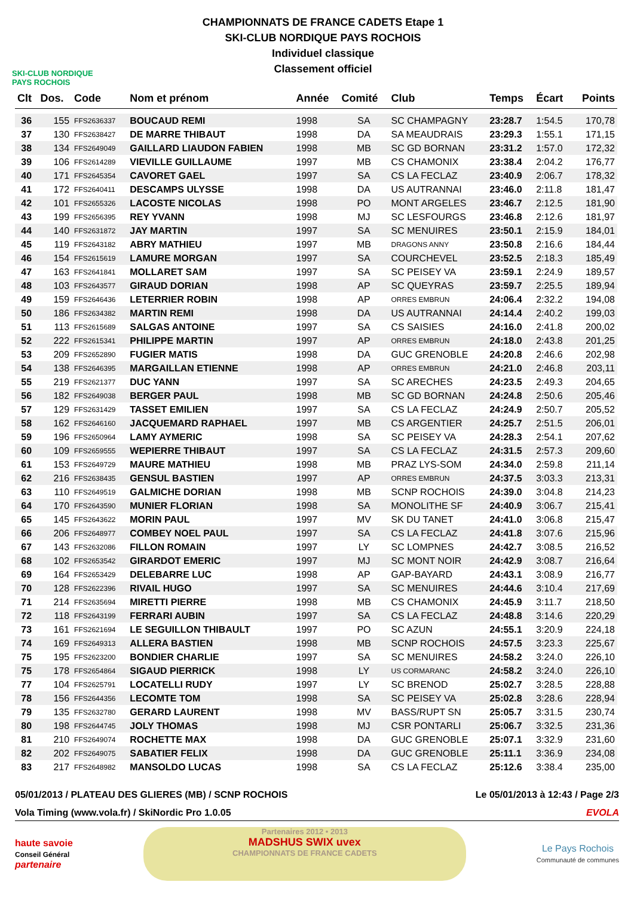SKI-CLUB NORDIQUE
PAYS ROCHOIS
CHAMPIONNATS DE FRANCE CADETS Etape 1
SKI-CLUB NORDIQUE PAYS ROCHOIS
Individuel classique
Classement officiel
| Clt | Dos. | Code | Nom et prénom | Année | Comité | Club | Temps | Écart | Points |
| --- | --- | --- | --- | --- | --- | --- | --- | --- | --- |
| 36 | 155 | FFS2636337 | BOUCAUD REMI | 1998 | SA | SC CHAMPAGNY | 23:28.7 | 1:54.5 | 170,78 |
| 37 | 130 | FFS2638427 | DE MARRE THIBAUT | 1998 | DA | SA MEAUDRAIS | 23:29.3 | 1:55.1 | 171,15 |
| 38 | 134 | FFS2649049 | GAILLARD LIAUDON FABIEN | 1998 | MB | SC GD BORNAN | 23:31.2 | 1:57.0 | 172,32 |
| 39 | 106 | FFS2614289 | VIEVILLE GUILLAUME | 1997 | MB | CS CHAMONIX | 23:38.4 | 2:04.2 | 176,77 |
| 40 | 171 | FFS2645354 | CAVORET GAEL | 1997 | SA | CS LA FECLAZ | 23:40.9 | 2:06.7 | 178,32 |
| 41 | 172 | FFS2640411 | DESCAMPS ULYSSE | 1998 | DA | US AUTRANNAI | 23:46.0 | 2:11.8 | 181,47 |
| 42 | 101 | FFS2655326 | LACOSTE NICOLAS | 1998 | PO | MONT ARGELES | 23:46.7 | 2:12.5 | 181,90 |
| 43 | 199 | FFS2656395 | REY YVANN | 1998 | MJ | SC LESFOURGS | 23:46.8 | 2:12.6 | 181,97 |
| 44 | 140 | FFS2631872 | JAY MARTIN | 1997 | SA | SC MENUIRES | 23:50.1 | 2:15.9 | 184,01 |
| 45 | 119 | FFS2643182 | ABRY MATHIEU | 1997 | MB | DRAGONS ANNY | 23:50.8 | 2:16.6 | 184,44 |
| 46 | 154 | FFS2615619 | LAMURE MORGAN | 1997 | SA | COURCHEVEL | 23:52.5 | 2:18.3 | 185,49 |
| 47 | 163 | FFS2641841 | MOLLARET SAM | 1997 | SA | SC PEISEY VA | 23:59.1 | 2:24.9 | 189,57 |
| 48 | 103 | FFS2643577 | GIRAUD DORIAN | 1998 | AP | SC QUEYRAS | 23:59.7 | 2:25.5 | 189,94 |
| 49 | 159 | FFS2646436 | LETERRIER ROBIN | 1998 | AP | ORRES EMBRUN | 24:06.4 | 2:32.2 | 194,08 |
| 50 | 186 | FFS2634382 | MARTIN REMI | 1998 | DA | US AUTRANNAI | 24:14.4 | 2:40.2 | 199,03 |
| 51 | 113 | FFS2615689 | SALGAS ANTOINE | 1997 | SA | CS SAISIES | 24:16.0 | 2:41.8 | 200,02 |
| 52 | 222 | FFS2615341 | PHILIPPE MARTIN | 1997 | AP | ORRES EMBRUN | 24:18.0 | 2:43.8 | 201,25 |
| 53 | 209 | FFS2652890 | FUGIER MATIS | 1998 | DA | GUC GRENOBLE | 24:20.8 | 2:46.6 | 202,98 |
| 54 | 138 | FFS2646395 | MARGAILLAN ETIENNE | 1998 | AP | ORRES EMBRUN | 24:21.0 | 2:46.8 | 203,11 |
| 55 | 219 | FFS2621377 | DUC YANN | 1997 | SA | SC ARECHES | 24:23.5 | 2:49.3 | 204,65 |
| 56 | 182 | FFS2649038 | BERGER PAUL | 1998 | MB | SC GD BORNAN | 24:24.8 | 2:50.6 | 205,46 |
| 57 | 129 | FFS2631429 | TASSET EMILIEN | 1997 | SA | CS LA FECLAZ | 24:24.9 | 2:50.7 | 205,52 |
| 58 | 162 | FFS2646160 | JACQUEMARD RAPHAEL | 1997 | MB | CS ARGENTIER | 24:25.7 | 2:51.5 | 206,01 |
| 59 | 196 | FFS2650964 | LAMY AYMERIC | 1998 | SA | SC PEISEY VA | 24:28.3 | 2:54.1 | 207,62 |
| 60 | 109 | FFS2659555 | WEPIERRE THIBAUT | 1997 | SA | CS LA FECLAZ | 24:31.5 | 2:57.3 | 209,60 |
| 61 | 153 | FFS2649729 | MAURE MATHIEU | 1998 | MB | PRAZ LYS-SOM | 24:34.0 | 2:59.8 | 211,14 |
| 62 | 216 | FFS2638435 | GENSUL BASTIEN | 1997 | AP | ORRES EMBRUN | 24:37.5 | 3:03.3 | 213,31 |
| 63 | 110 | FFS2649519 | GALMICHE DORIAN | 1998 | MB | SCNP ROCHOIS | 24:39.0 | 3:04.8 | 214,23 |
| 64 | 170 | FFS2643590 | MUNIER FLORIAN | 1998 | SA | MONOLITHE SF | 24:40.9 | 3:06.7 | 215,41 |
| 65 | 145 | FFS2643622 | MORIN PAUL | 1997 | MV | SK DU TANET | 24:41.0 | 3:06.8 | 215,47 |
| 66 | 206 | FFS2648977 | COMBEY NOEL PAUL | 1997 | SA | CS LA FECLAZ | 24:41.8 | 3:07.6 | 215,96 |
| 67 | 143 | FFS2632086 | FILLON ROMAIN | 1997 | LY | SC LOMPNES | 24:42.7 | 3:08.5 | 216,52 |
| 68 | 102 | FFS2653542 | GIRARDOT EMERIC | 1997 | MJ | SC MONT NOIR | 24:42.9 | 3:08.7 | 216,64 |
| 69 | 164 | FFS2653429 | DELEBARRE LUC | 1998 | AP | GAP-BAYARD | 24:43.1 | 3:08.9 | 216,77 |
| 70 | 128 | FFS2622396 | RIVAIL HUGO | 1997 | SA | SC MENUIRES | 24:44.6 | 3:10.4 | 217,69 |
| 71 | 214 | FFS2635694 | MIRETTI PIERRE | 1998 | MB | CS CHAMONIX | 24:45.9 | 3:11.7 | 218,50 |
| 72 | 118 | FFS2643199 | FERRARI AUBIN | 1997 | SA | CS LA FECLAZ | 24:48.8 | 3:14.6 | 220,29 |
| 73 | 161 | FFS2621694 | LE SEGUILLON THIBAULT | 1997 | PO | SC AZUN | 24:55.1 | 3:20.9 | 224,18 |
| 74 | 169 | FFS2649313 | ALLERA BASTIEN | 1998 | MB | SCNP ROCHOIS | 24:57.5 | 3:23.3 | 225,67 |
| 75 | 195 | FFS2623200 | BONDIER CHARLIE | 1997 | SA | SC MENUIRES | 24:58.2 | 3:24.0 | 226,10 |
| 75 | 178 | FFS2654864 | SIGAUD PIERRICK | 1998 | LY | US CORMARANC | 24:58.2 | 3:24.0 | 226,10 |
| 77 | 104 | FFS2625791 | LOCATELLI RUDY | 1997 | LY | SC BRENOD | 25:02.7 | 3:28.5 | 228,88 |
| 78 | 156 | FFS2644356 | LECOMTE TOM | 1998 | SA | SC PEISEY VA | 25:02.8 | 3:28.6 | 228,94 |
| 79 | 135 | FFS2632780 | GERARD LAURENT | 1998 | MV | BASS/RUPT SN | 25:05.7 | 3:31.5 | 230,74 |
| 80 | 198 | FFS2644745 | JOLY THOMAS | 1998 | MJ | CSR PONTARLI | 25:06.7 | 3:32.5 | 231,36 |
| 81 | 210 | FFS2649074 | ROCHETTE MAX | 1998 | DA | GUC GRENOBLE | 25:07.1 | 3:32.9 | 231,60 |
| 82 | 202 | FFS2649075 | SABATIER FELIX | 1998 | DA | GUC GRENOBLE | 25:11.1 | 3:36.9 | 234,08 |
| 83 | 217 | FFS2648982 | MANSOLDO LUCAS | 1998 | SA | CS LA FECLAZ | 25:12.6 | 3:38.4 | 235,00 |
05/01/2013 / PLATEAU DES GLIERES (MB) / SCNP ROCHOIS Le 05/01/2013 à 12:43 / Page 2/3
Vola Timing (www.vola.fr) / SkiNordic Pro 1.0.05 EVOLA
haute savoie
Conseil Général
partenaire
Partenaires 2012 • 2013
MADSHUS SWIX uvex
CHAMPIONNATS DE FRANCE CADETS
Le Pays Rochois
Communauté de communes